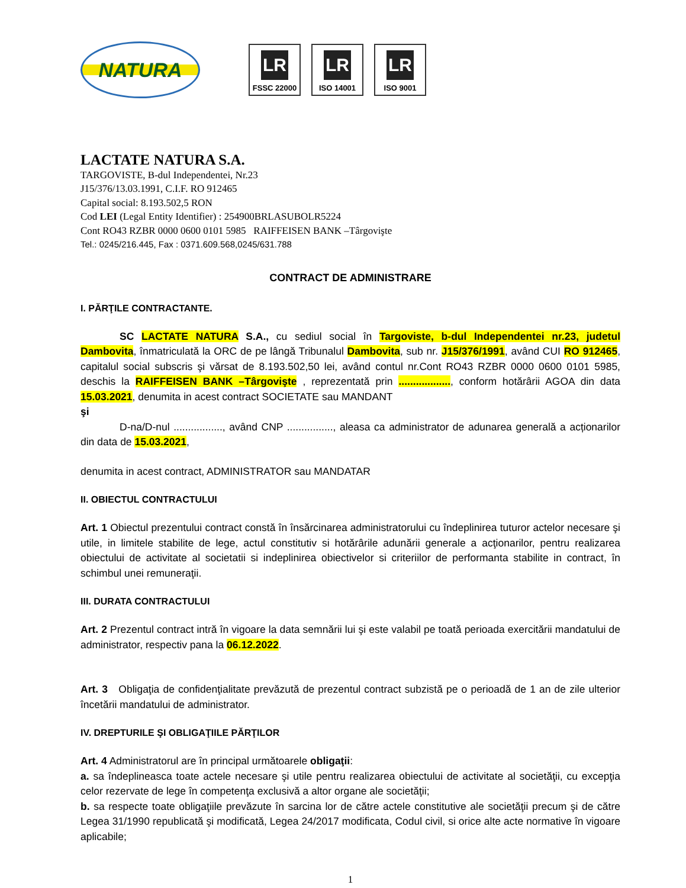NATURA
LR
FSSC 22000
LR
ISO 14001
LR
ISO 9001
LACTATE NATURA S.A.
TARGOVISTE, B-dul Independentei, Nr.23
J15/376/13.03.1991, C.I.F. RO 912465
Capital social: 8.193.502,5 RON
Cod LEI (Legal Entity Identifier) : 254900BRLASUBOLR5224
Cont RO43 RZBR 0000 0600 0101 5985 RAIFFEISEN BANK –Târgovişte
Tel.: 0245/216.445, Fax : 0371.609.568,0245/631.788
CONTRACT DE ADMINISTRARE
I. PĂRŢILE CONTRACTANTE.
SC LACTATE NATURA S.A., cu sediul social în Targoviste, b-dul Independentei nr.23, judetul Dambovita, înmatriculată la ORC de pe lângă Tribunalul Dambovita, sub nr. J15/376/1991, având CUI RO 912465, capitalul social subscris şi vărsat de 8.193.502,50 lei, având contul nr.Cont RO43 RZBR 0000 0600 0101 5985, deschis la RAIFFEISEN BANK –Târgovişte , reprezentată prin .................., conform hotărârii AGOA din data 15.03.2021, denumita in acest contract SOCIETATE sau MANDANT
şi
D-na/D-nul ................., având CNP ................, aleasa ca administrator de adunarea generală a acționarilor din data de 15.03.2021,
denumita in acest contract, ADMINISTRATOR sau MANDATAR
II. OBIECTUL CONTRACTULUI
Art. 1 Obiectul prezentului contract constă în însărcinarea administratorului cu îndeplinirea tuturor actelor necesare şi utile, in limitele stabilite de lege, actul constitutiv si hotărârile adunării generale a acţionarilor, pentru realizarea obiectului de activitate al societatii si indeplinirea obiectivelor si criteriilor de performanta stabilite in contract, în schimbul unei remuneraţii.
III. DURATA CONTRACTULUI
Art. 2 Prezentul contract intră în vigoare la data semnării lui şi este valabil pe toată perioada exercitării mandatului de administrator, respectiv pana la 06.12.2022.
Art. 3 Obligaţia de confidenţialitate prevăzută de prezentul contract subzistă pe o perioadă de 1 an de zile ulterior încetării mandatului de administrator.
IV. DREPTURILE ŞI OBLIGAŢIILE PĂRŢILOR
Art. 4 Administratorul are în principal următoarele obligaţii:
a. sa îndeplineasca toate actele necesare şi utile pentru realizarea obiectului de activitate al societăţii, cu excepţia celor rezervate de lege în competenţa exclusivă a altor organe ale societăţii;
b. sa respecte toate obligaţiile prevăzute în sarcina lor de către actele constitutive ale societăţii precum şi de către Legea 31/1990 republicată şi modificată, Legea 24/2017 modificata, Codul civil, si orice alte acte normative în vigoare aplicabile;
1